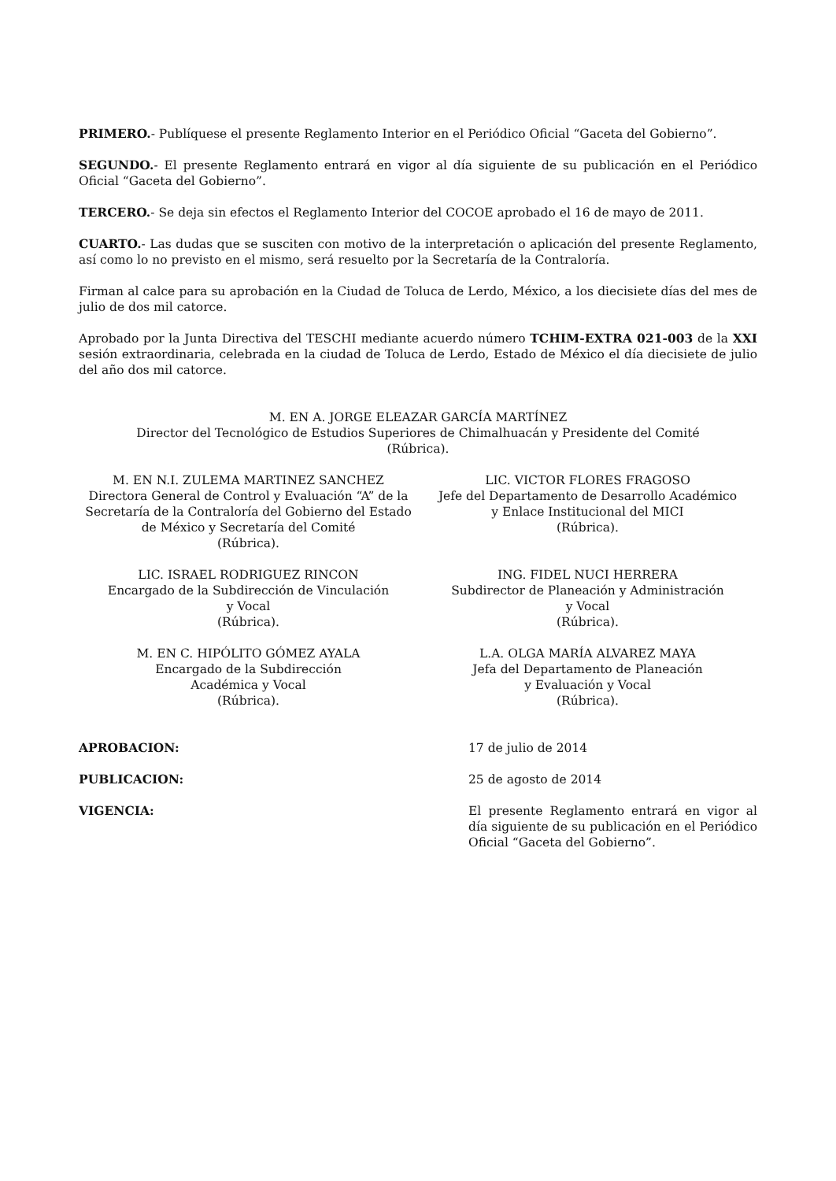PRIMERO.- Publíquese el presente Reglamento Interior en el Periódico Oficial “Gaceta del Gobierno”.
SEGUNDO.- El presente Reglamento entrará en vigor al día siguiente de su publicación en el Periódico Oficial “Gaceta del Gobierno”.
TERCERO.- Se deja sin efectos el Reglamento Interior del COCOE aprobado el 16 de mayo de 2011.
CUARTO.- Las dudas que se susciten con motivo de la interpretación o aplicación del presente Reglamento, así como lo no previsto en el mismo, será resuelto por la Secretaría de la Contraloría.
Firman al calce para su aprobación en la Ciudad de Toluca de Lerdo, México, a los diecisiete días del mes de julio de dos mil catorce.
Aprobado por la Junta Directiva del TESCHI mediante acuerdo número TCHIM-EXTRA 021-003 de la XXI sesión extraordinaria, celebrada en la ciudad de Toluca de Lerdo, Estado de México el día diecisiete de julio del año dos mil catorce.
M. EN A. JORGE ELEAZAR GARCÍA MARTÍNEZ
Director del Tecnológico de Estudios Superiores de Chimalhuacán y Presidente del Comité
(Rúbrica).
M. EN N.I. ZULEMA MARTINEZ SANCHEZ
Directora General de Control y Evaluación “A” de la Secretaría de la Contraloría del Gobierno del Estado de México y Secretaría del Comité
(Rúbrica).
LIC. VICTOR FLORES FRAGOSO
Jefe del Departamento de Desarrollo Académico
y Enlace Institucional del MICI
(Rúbrica).
LIC. ISRAEL RODRIGUEZ RINCON
Encargado de la Subdirección de Vinculación
y Vocal
(Rúbrica).
ING. FIDEL NUCI HERRERA
Subdirector de Planeación y Administración
y Vocal
(Rúbrica).
M. EN C. HIPÓLITO GÓMEZ AYALA
Encargado de la Subdirección
Académica y Vocal
(Rúbrica).
L.A. OLGA MARÍA ALVAREZ MAYA
Jefa del Departamento de Planeación
y Evaluación y Vocal
(Rúbrica).
APROBACION: 17 de julio de 2014
PUBLICACION: 25 de agosto de 2014
VIGENCIA: El presente Reglamento entrará en vigor al día siguiente de su publicación en el Periódico Oficial “Gaceta del Gobierno”.